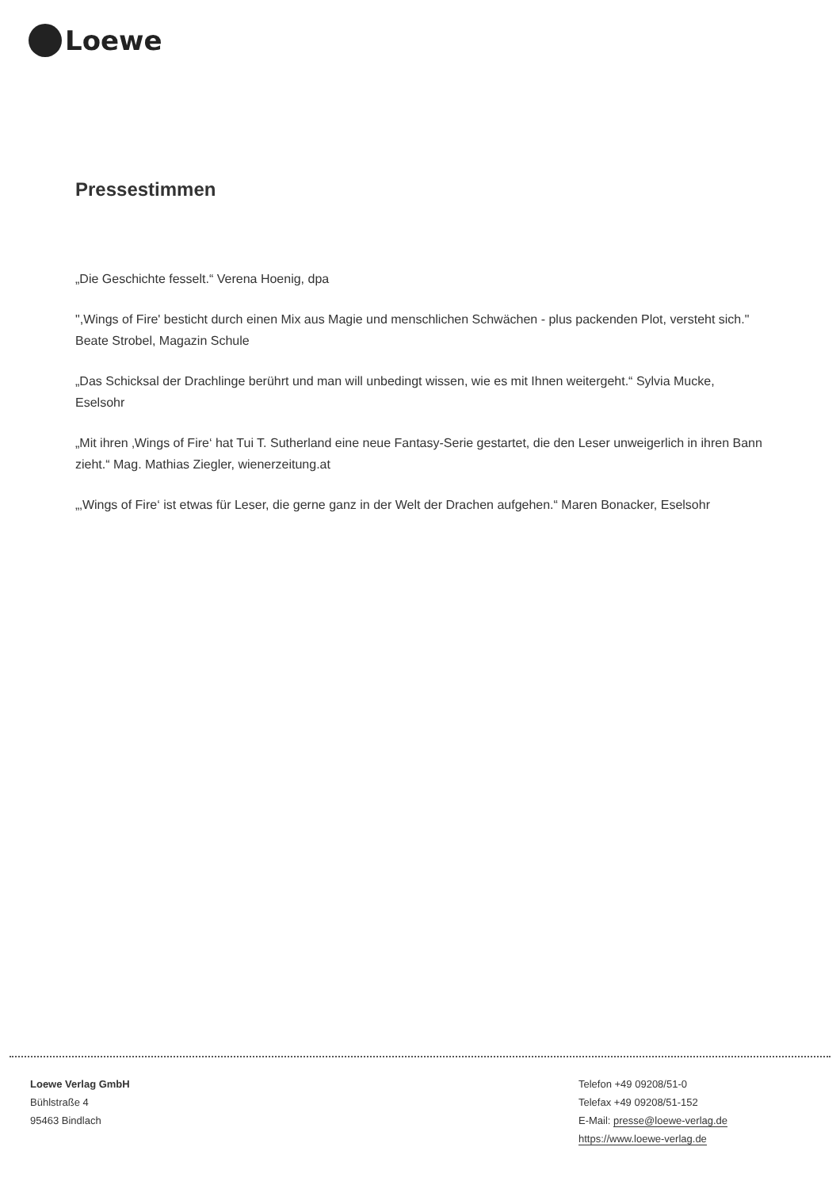Loewe
Pressestimmen
„Die Geschichte fesselt.“ Verena Hoenig, dpa
",Wings of Fire' besticht durch einen Mix aus Magie und menschlichen Schwächen - plus packenden Plot, versteht sich." Beate Strobel, Magazin Schule
„Das Schicksal der Drachlinge berührt und man will unbedingt wissen, wie es mit Ihnen weitergeht.“ Sylvia Mucke, Eselsohr
„Mit ihren ‚Wings of Fire‘ hat Tui T. Sutherland eine neue Fantasy-Serie gestartet, die den Leser unweigerlich in ihren Bann zieht.“ Mag. Mathias Ziegler, wienerzeitung.at
„‚Wings of Fire‘ ist etwas für Leser, die gerne ganz in der Welt der Drachen aufgehen.“ Maren Bonacker, Eselsohr
Loewe Verlag GmbH
Bühlstraße 4
95463 Bindlach
Telefon +49 09208/51-0
Telefax +49 09208/51-152
E-Mail: presse@loewe-verlag.de
https://www.loewe-verlag.de